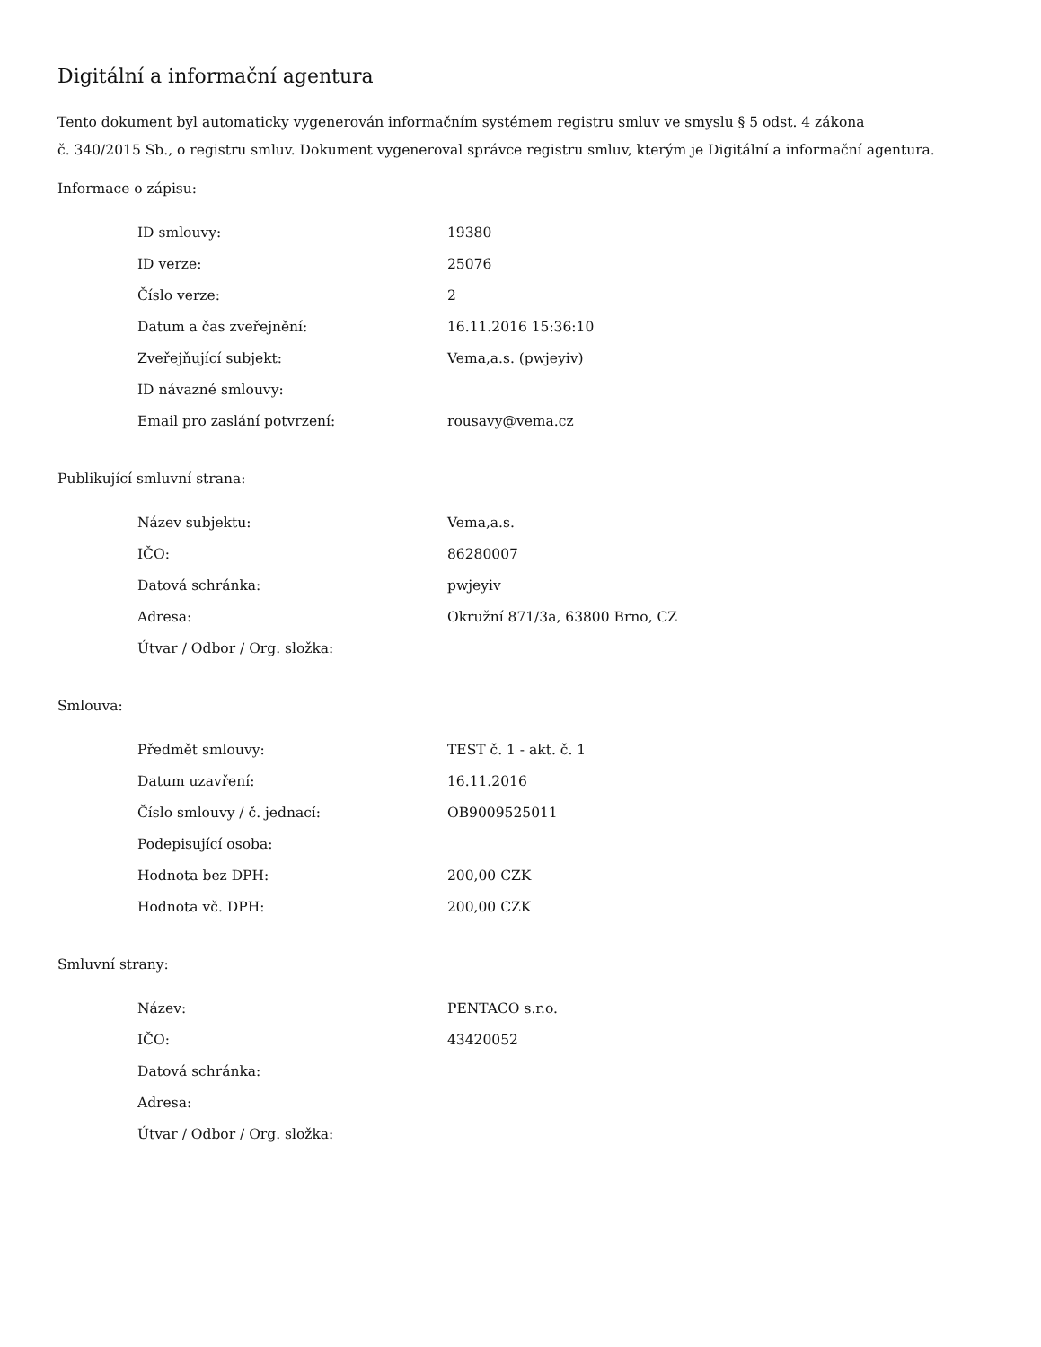Digitální a informační agentura
Tento dokument byl automaticky vygenerován informačním systémem registru smluv ve smyslu § 5 odst. 4 zákona
č. 340/2015 Sb., o registru smluv. Dokument vygeneroval správce registru smluv, kterým je Digitální a informační agentura.
Informace o zápisu:
| ID smlouvy: | 19380 |
| ID verze: | 25076 |
| Číslo verze: | 2 |
| Datum a čas zveřejnění: | 16.11.2016 15:36:10 |
| Zveřejňující subjekt: | Vema,a.s. (pwjeyiv) |
| ID návazné smlouvy: | |
| Email pro zaslání potvrzení: | rousavy@vema.cz |
Publikující smluvní strana:
| Název subjektu: | Vema,a.s. |
| IČO: | 86280007 |
| Datová schránka: | pwjeyiv |
| Adresa: | Okružní 871/3a, 63800 Brno, CZ |
| Útvar / Odbor / Org. složka: | |
Smlouva:
| Předmět smlouvy: | TEST č. 1 - akt. č. 1 |
| Datum uzavření: | 16.11.2016 |
| Číslo smlouvy / č. jednací: | OB9009525011 |
| Podepisující osoba: | |
| Hodnota bez DPH: | 200,00 CZK |
| Hodnota vč. DPH: | 200,00 CZK |
Smluvní strany:
| Název: | PENTACO s.r.o. |
| IČO: | 43420052 |
| Datová schránka: | |
| Adresa: | |
| Útvar / Odbor / Org. složka: | |